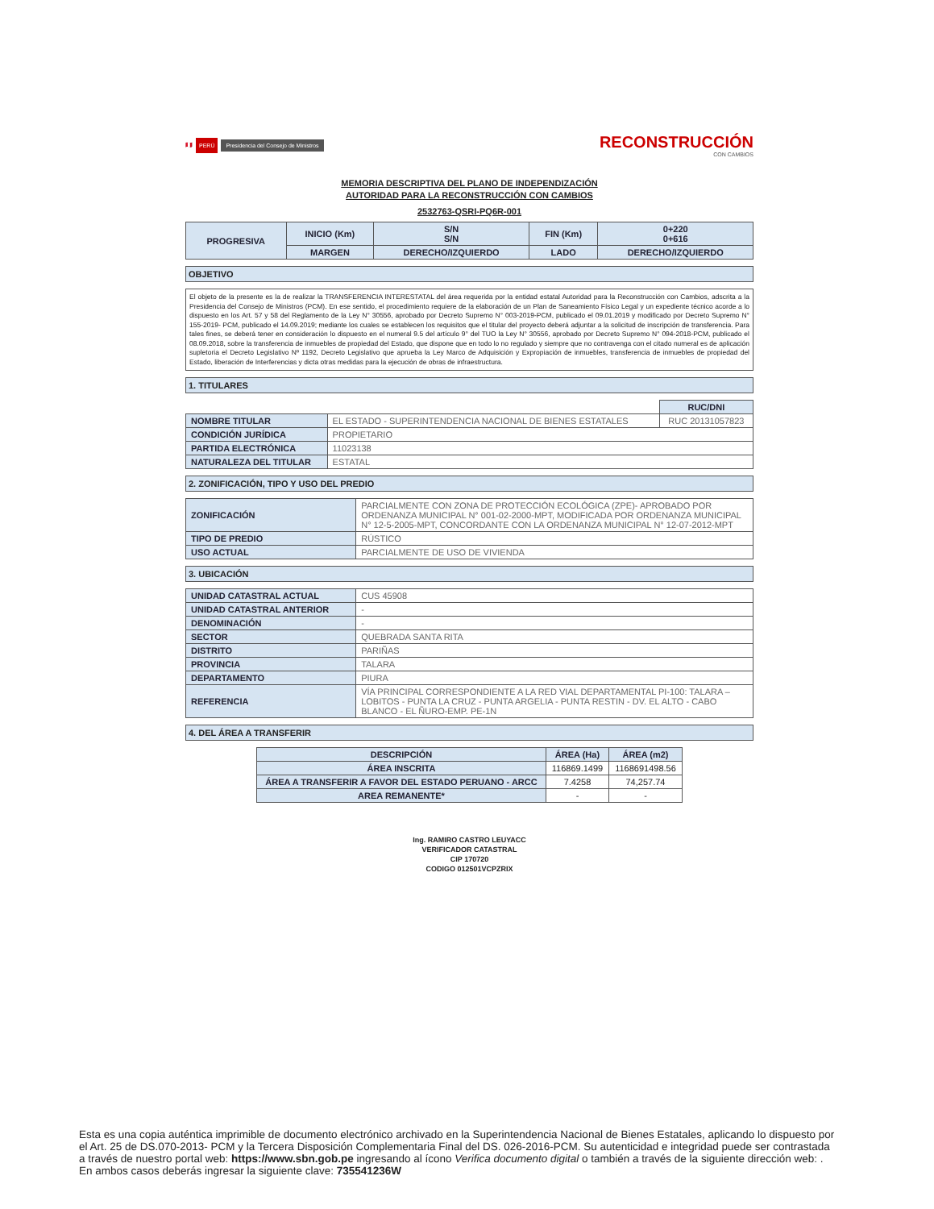🇵🇪 PERÚ Presidencia del Consejo de Ministros
RECONSTRUCCIÓN
CON CAMBIOS
MEMORIA DESCRIPTIVA DEL PLANO DE INDEPENDIZACIÓN
AUTORIDAD PARA LA RECONSTRUCCIÓN CON CAMBIOS
2532763-QSRI-PQ6R-001
| PROGRESIVA | INICIO (Km) | S/N S/N | FIN (Km) | 0+220 0+616 |
| | MARGEN | DERECHO/IZQUIERDO | LADO | DERECHO/IZQUIERDO |
OBJETIVO
El objeto de la presente es la de realizar la TRANSFERENCIA INTERESTATAL del área requerida por la entidad estatal Autoridad para la Reconstrucción con Cambios, adscrita a la Presidencia del Consejo de Ministros (PCM). En ese sentido, el procedimiento requiere de la elaboración de un Plan de Saneamiento Físico Legal y un expediente técnico acorde a lo dispuesto en los Art. 57 y 58 del Reglamento de la Ley N° 30556, aprobado por Decreto Supremo N° 003-2019-PCM, publicado el 09.01.2019 y modificado por Decreto Supremo N° 155-2019- PCM, publicado el 14.09.2019; mediante los cuales se establecen los requisitos que el titular del proyecto deberá adjuntar a la solicitud de inscripción de transferencia. Para tales fines, se deberá tener en consideración lo dispuesto en el numeral 9.5 del artículo 9° del TUO la Ley N° 30556, aprobado por Decreto Supremo N° 094-2018-PCM, publicado el 08.09.2018, sobre la transferencia de inmuebles de propiedad del Estado, que dispone que en todo lo no regulado y siempre que no contravenga con el citado numeral es de aplicación supletoria el Decreto Legislativo Nº 1192, Decreto Legislativo que aprueba la Ley Marco de Adquisición y Expropiación de inmuebles, transferencia de inmuebles de propiedad del Estado, liberación de Interferencias y dicta otras medidas para la ejecución de obras de infraestructura.
1. TITULARES
| | | RUC/DNI |
| NOMBRE TITULAR | EL ESTADO - SUPERINTENDENCIA NACIONAL DE BIENES ESTATALES | RUC 20131057823 |
| CONDICIÓN JURÍDICA | PROPIETARIO | |
| PARTIDA ELECTRÓNICA | 11023138 | |
| NATURALEZA DEL TITULAR | ESTATAL | |
2. ZONIFICACIÓN, TIPO Y USO DEL PREDIO
| ZONIFICACIÓN | PARCIALMENTE CON ZONA DE PROTECCIÓN ECOLÓGICA (ZPE)- APROBADO POR ORDENANZA MUNICIPAL N° 001-02-2000-MPT, MODIFICADA POR ORDENANZA MUNICIPAL N° 12-5-2005-MPT, CONCORDANTE CON LA ORDENANZA MUNICIPAL N° 12-07-2012-MPT |
| TIPO DE PREDIO | RÚSTICO |
| USO ACTUAL | PARCIALMENTE DE USO DE VIVIENDA |
3. UBICACIÓN
| UNIDAD CATASTRAL ACTUAL | CUS 45908 |
| UNIDAD CATASTRAL ANTERIOR | - |
| DENOMINACIÓN | - |
| SECTOR | QUEBRADA SANTA RITA |
| DISTRITO | PARIÑAS |
| PROVINCIA | TALARA |
| DEPARTAMENTO | PIURA |
| REFERENCIA | VÍA PRINCIPAL CORRESPONDIENTE A LA RED VIAL DEPARTAMENTAL PI-100: TALARA – LOBITOS - PUNTA LA CRUZ - PUNTA ARGELIA - PUNTA RESTIN - DV. EL ALTO - CABO BLANCO - EL ÑURO-EMP. PE-1N |
4. DEL ÁREA A TRANSFERIR
| DESCRIPCIÓN | ÁREA (Ha) | ÁREA (m2) |
| --- | --- | --- |
| ÁREA INSCRITA | 116869.1499 | 1168691498.56 |
| ÁREA A TRANSFERIR A FAVOR DEL ESTADO PERUANO - ARCC | 7.4258 | 74,257.74 |
| AREA REMANENTE* | - | - |
Ing. RAMIRO CASTRO LEUYACC
VERIFICADOR CATASTRAL
CIP 170720
CODIGO 012501VCPZRIX
Esta es una copia auténtica imprimible de documento electrónico archivado en la Superintendencia Nacional de Bienes Estatales, aplicando lo dispuesto por el Art. 25 de DS.070-2013- PCM y la Tercera Disposición Complementaria Final del DS. 026-2016-PCM. Su autenticidad e integridad puede ser contrastada a través de nuestro portal web: https://www.sbn.gob.pe ingresando al ícono Verifica documento digital o también a través de la siguiente dirección web: . En ambos casos deberás ingresar la siguiente clave: 735541236W